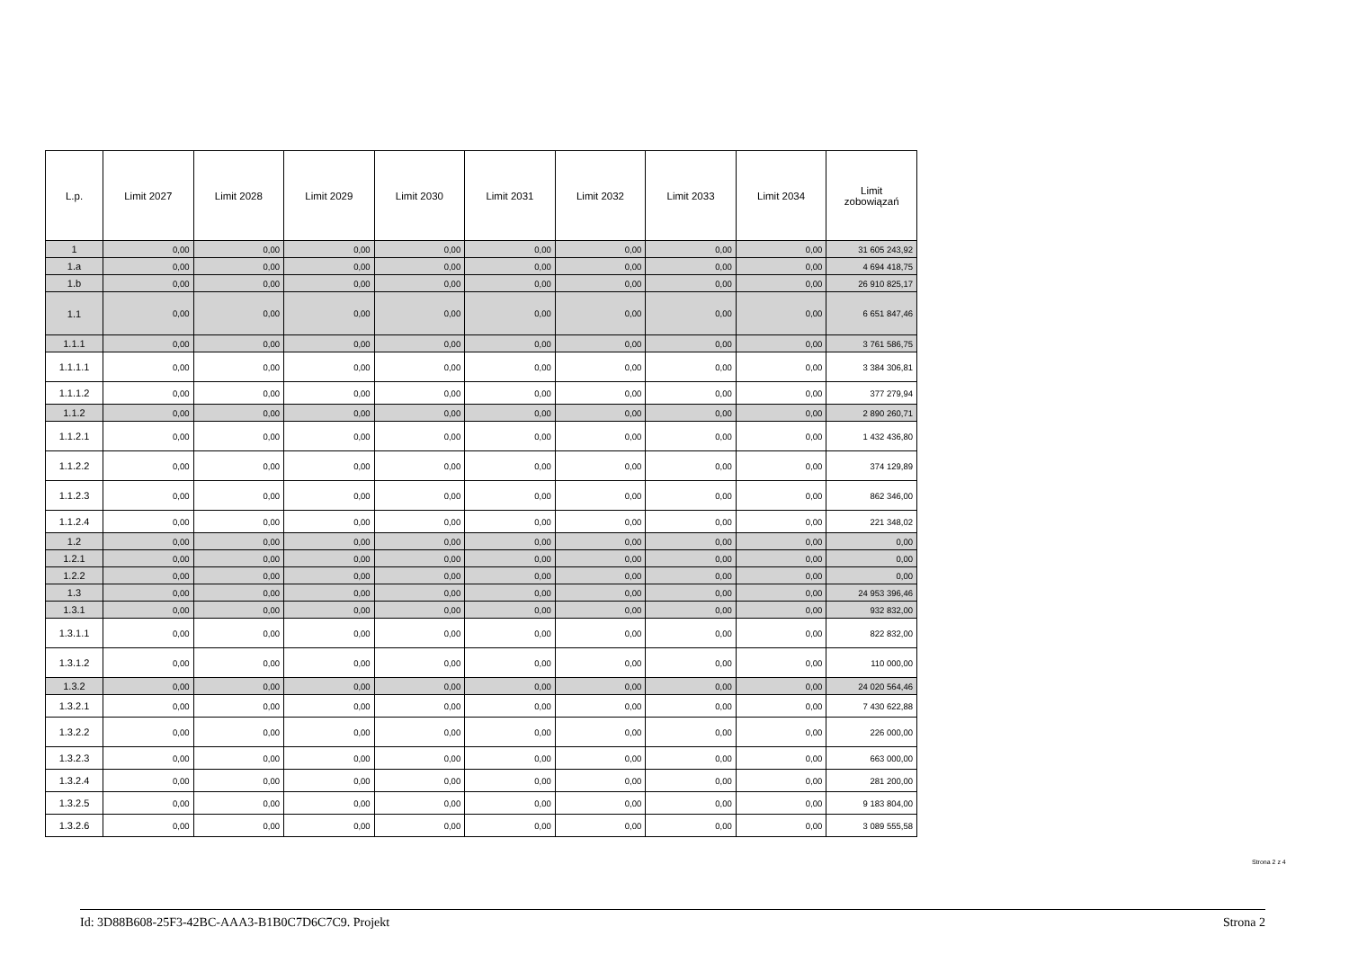| L.p. | Limit 2027 | Limit 2028 | Limit 2029 | Limit 2030 | Limit 2031 | Limit 2032 | Limit 2033 | Limit 2034 | Limit zobowiązań |
| --- | --- | --- | --- | --- | --- | --- | --- | --- | --- |
| 1 | 0,00 | 0,00 | 0,00 | 0,00 | 0,00 | 0,00 | 0,00 | 0,00 | 31 605 243,92 |
| 1.a | 0,00 | 0,00 | 0,00 | 0,00 | 0,00 | 0,00 | 0,00 | 0,00 | 4 694 418,75 |
| 1.b | 0,00 | 0,00 | 0,00 | 0,00 | 0,00 | 0,00 | 0,00 | 0,00 | 26 910 825,17 |
| 1.1 | 0,00 | 0,00 | 0,00 | 0,00 | 0,00 | 0,00 | 0,00 | 0,00 | 6 651 847,46 |
| 1.1.1 | 0,00 | 0,00 | 0,00 | 0,00 | 0,00 | 0,00 | 0,00 | 0,00 | 3 761 586,75 |
| 1.1.1.1 | 0,00 | 0,00 | 0,00 | 0,00 | 0,00 | 0,00 | 0,00 | 0,00 | 3 384 306,81 |
| 1.1.1.2 | 0,00 | 0,00 | 0,00 | 0,00 | 0,00 | 0,00 | 0,00 | 0,00 | 377 279,94 |
| 1.1.2 | 0,00 | 0,00 | 0,00 | 0,00 | 0,00 | 0,00 | 0,00 | 0,00 | 2 890 260,71 |
| 1.1.2.1 | 0,00 | 0,00 | 0,00 | 0,00 | 0,00 | 0,00 | 0,00 | 0,00 | 1 432 436,80 |
| 1.1.2.2 | 0,00 | 0,00 | 0,00 | 0,00 | 0,00 | 0,00 | 0,00 | 0,00 | 374 129,89 |
| 1.1.2.3 | 0,00 | 0,00 | 0,00 | 0,00 | 0,00 | 0,00 | 0,00 | 0,00 | 862 346,00 |
| 1.1.2.4 | 0,00 | 0,00 | 0,00 | 0,00 | 0,00 | 0,00 | 0,00 | 0,00 | 221 348,02 |
| 1.2 | 0,00 | 0,00 | 0,00 | 0,00 | 0,00 | 0,00 | 0,00 | 0,00 | 0,00 |
| 1.2.1 | 0,00 | 0,00 | 0,00 | 0,00 | 0,00 | 0,00 | 0,00 | 0,00 | 0,00 |
| 1.2.2 | 0,00 | 0,00 | 0,00 | 0,00 | 0,00 | 0,00 | 0,00 | 0,00 | 0,00 |
| 1.3 | 0,00 | 0,00 | 0,00 | 0,00 | 0,00 | 0,00 | 0,00 | 0,00 | 24 953 396,46 |
| 1.3.1 | 0,00 | 0,00 | 0,00 | 0,00 | 0,00 | 0,00 | 0,00 | 0,00 | 932 832,00 |
| 1.3.1.1 | 0,00 | 0,00 | 0,00 | 0,00 | 0,00 | 0,00 | 0,00 | 0,00 | 822 832,00 |
| 1.3.1.2 | 0,00 | 0,00 | 0,00 | 0,00 | 0,00 | 0,00 | 0,00 | 0,00 | 110 000,00 |
| 1.3.2 | 0,00 | 0,00 | 0,00 | 0,00 | 0,00 | 0,00 | 0,00 | 0,00 | 24 020 564,46 |
| 1.3.2.1 | 0,00 | 0,00 | 0,00 | 0,00 | 0,00 | 0,00 | 0,00 | 0,00 | 7 430 622,88 |
| 1.3.2.2 | 0,00 | 0,00 | 0,00 | 0,00 | 0,00 | 0,00 | 0,00 | 0,00 | 226 000,00 |
| 1.3.2.3 | 0,00 | 0,00 | 0,00 | 0,00 | 0,00 | 0,00 | 0,00 | 0,00 | 663 000,00 |
| 1.3.2.4 | 0,00 | 0,00 | 0,00 | 0,00 | 0,00 | 0,00 | 0,00 | 0,00 | 281 200,00 |
| 1.3.2.5 | 0,00 | 0,00 | 0,00 | 0,00 | 0,00 | 0,00 | 0,00 | 0,00 | 9 183 804,00 |
| 1.3.2.6 | 0,00 | 0,00 | 0,00 | 0,00 | 0,00 | 0,00 | 0,00 | 0,00 | 3 089 555,58 |
Strona 2 z 4
Id: 3D88B608-25F3-42BC-AAA3-B1B0C7D6C7C9. Projekt Strona 2